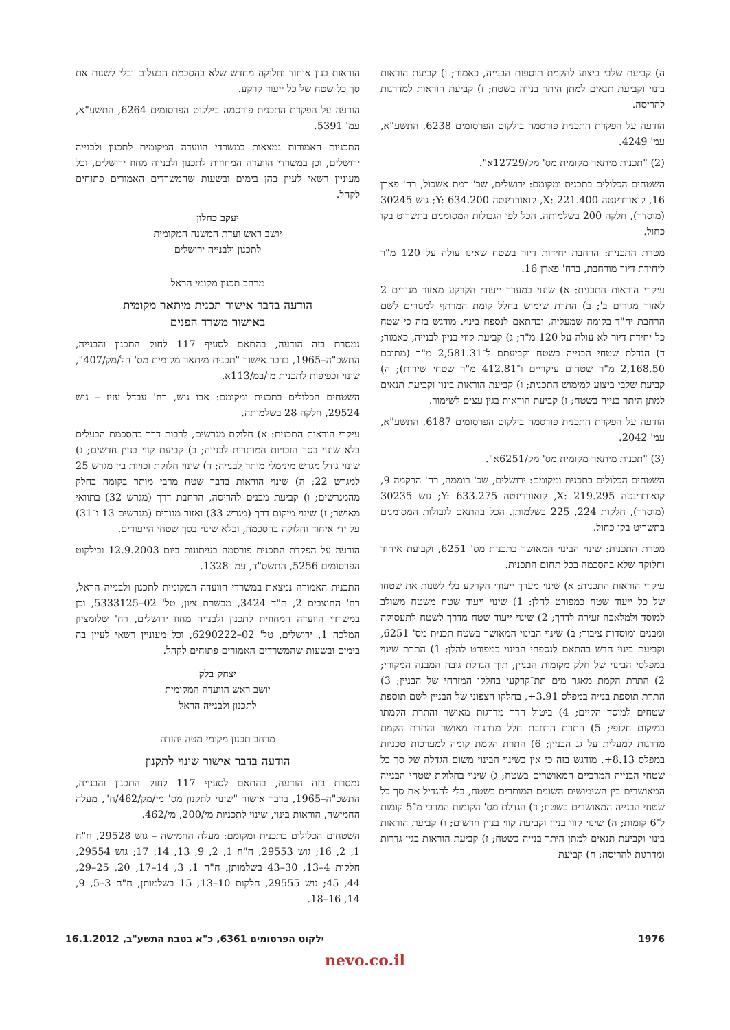ה) קביעת שלבי ביצוע להקמת תוספות הבנייה, כאמור; ו) קביעת הוראות בינוי וקביעת תנאים למתן היתר בנייה בשטח; ז) קביעת הוראות למדרגות להריסה.
הודעה על הפקדת התכנית פורסמה בילקוט הפרסומים 6238, התשע"א, עמ' 4249.
(2) "תכנית מיתאר מקומית מס' מק/12729א".
השטחים הכלולים בתכנית ומקומם: ירושלים, שכ' רמת אשכול, רח' פארן 16, קואורדינטה X: 221.400, קואורדינטה Y: 634.200; גוש 30245 (מוסדר), חלקה 200 בשלמותה. הכל לפי הגבולות המסומנים בתשריט בקו כחול.
מטרת התכנית: הרחבת יחידות דיור בשטח שאינו עולה על 120 מ"ר ליחידת דיור מורחבת, ברח' פארן 16.
עיקרי הוראות התכנית: א) שינוי במערך ייעודי הקרקע מאזור מגורים 2 לאזור מגורים ב'; ב) התרת שימוש בחלל קומת המרתף למגורים לשם הרחבת יח"ד בקומה שמעליה, ובהתאם לנספח בינוי. מודגש בזה כי שטח כל יחידת דיור לא עולה על 120 מ"ר; ג) קביעת קווי בניין לבנייה, כאמור; ד) הגדלת שטחי הבנייה בשטח וקביעתם ל־2,581.31 מ"ר (מתוכם 2,168.50 מ"ר שטחים עיקריים ו־412.81 מ"ר שטחי שירות); ה) קביעת שלבי ביצוע למימוש התכנית; ו) קביעת הוראות בינוי וקביעת תנאים למתן היתר בנייה בשטח; ז) קביעת הוראות בגין עצים לשימור.
הודעה על הפקדת התכנית פורסמה בילקוט הפרסומים 6187, התשע"א, עמ' 2042.
(3) "תכנית מיתאר מקומית מס' מק/6251א".
השטחים הכלולים בתכנית ומקומם: ירושלים, שכ' רוממה, רח' הרקמה 9, קואורדינטה X: 219.295, קואורדינטה Y: 633.275; גוש 30235 (מוסדר), חלקות 224, 225 בשלמותן. הכל בהתאם לגבולות המסומנים בתשריט בקו כחול.
מטרת התכנית: שינוי הבינוי המאושר בתכנית מס' 6251, וקביעת איחוד וחלוקה שלא בהסכמה בכל תחום התכנית.
עיקרי הוראות התכנית: א) שינוי מערך ייעודי הקרקע בלי לשנות את שטחו של כל ייעוד שטח כמפורט להלן: 1) שינוי ייעוד שטח משטח משולב למוסד ולמלאכה זעירה לדרך; 2) שינוי ייעוד שטח מדרך לשטח לתעסוקה ומבנים ומוסדות ציבור; ב) שינוי הבינוי המאושר בשטח תכנית מס' 6251, וקביעת בינוי חדש בהתאם לנספחי הבינוי כמפורט להלן: 1) התרת שינוי במפלסי הבינוי של חלק מקומות הבניין, תוך הגדלת גובה המבנה המקורי; 2) התרת הקמת מאגר מים תת־קרקעי בחלקו המזרחי של הבניין; 3) התרת תוספת בנייה במפלס 3.91+, בחלקו הצפוני של הבניין לשם תוספת שטחים למוסד הקיים; 4) ביטול חדר מדרגות מאושר והתרת הקמתו במיקום חלופי; 5) התרת הרחבת חלל מדרגות מאושר והתרת הקמת מדרגות למעלית על גג הבניין; 6) התרת הקמת קומה למערכות טכניות במפלס 8.13+. מודגש בזה כי אין בשינוי הבינוי משום הגדלה של סך כל שטחי הבנייה המרביים המאושרים בשטח; ג) שינוי בחלוקת שטחי הבנייה המאושרים בין השימושים השונים המותרים בשטח, בלי להגדיל את סך כל שטחי הבנייה המאושרים בשטח; ד) הגדלת מס' הקומות המרבי מ־5 קומות ל־6 קומות; ה) שינוי קווי בניין וקביעת קווי בניין חדשים; ו) קביעת הוראות בינוי וקביעת תנאים למתן היתר בנייה בשטח; ז) קביעת הוראות בגין גדרות ומדרגות להריסה; ח) קביעת
הוראות בגין איחוד וחלוקה מחדש שלא בהסכמת הבעלים ובלי לשנות את סך כל שטח של כל ייעוד קרקע.
הודעה על הפקדת התכנית פורסמה בילקוט הפרסומים 6264, התשע"א, עמ' 5391.
התכניות האמורות נמצאות במשרדי הוועדה המקומית לתכנון ולבנייה ירושלים, וכן במשרדי הוועדה המחוזית לתכנון ולבנייה מחוז ירושלים, וכל מעוניין רשאי לעיין בהן בימים ובשעות שהמשרדים האמורים פתוחים לקהל.
יעקב כחלון
יושב ראש ועדת המשנה המקומית
לתכנון ולבנייה ירושלים
מרחב תכנון מקומי הראל
הודעה בדבר אישור תכנית מיתאר מקומית
באישור משרד הפנים
נמסרת בזה הודעה, בהתאם לסעיף 117 לחוק התכנון והבנייה, התשכ"ה–1965, בדבר אישור "תכנית מיתאר מקומית מס' הל/מק/407", שינוי וכפיפות לתכנית מי/במ/113א.
השטחים הכלולים בתכנית ומקומם: אבו גוש, רח' עבדל עזיז – גוש 29524, חלקה 28 בשלמותה.
עיקרי הוראות התכנית: א) חלוקת מגרשים, לרבות דרך בהסכמת הבעלים בלא שינוי בסך הזכויות המותרות לבנייה; ב) קביעת קווי בניין חדשים; ג) שינוי גודל מגרש מינימלי מותר לבנייה; ד) שינוי חלוקת זכויות בין מגרש 25 למגרש 22; ה) שינוי הוראות בדבר שטח מרבי מותר בקומה בחלק מהמגרשים; ו) קביעת מבנים להריסה, הרחבת דרך (מגרש 32) בתוואי מאושר; ז) שינוי מיקום דרך (מגרש 33) ואזור מגורים (מגרשים 13 ו־31) על ידי איחוד וחלוקה בהסכמה, ובלא שינוי בסך שטחי הייעודים.
הודעה על הפקדת התכנית פורסמה בעיתונות ביום 12.9.2003 ובילקוט הפרסומים 5256, התשס"ד, עמ' 1328.
התכנית האמורה נמצאת במשרדי הוועדה המקומית לתכנון ולבנייה הראל, רח' החוצבים 2, ת"ד 3424, מבשרת ציון, טל' 02–5333125, וכן במשרדי הוועדה המחוזית לתכנון ולבנייה מחוז ירושלים, רח' שלומציון המלכה 1, ירושלים, טל' 02–6290222, וכל מעוניין רשאי לעיין בה בימים ובשעות שהמשרדים האמורים פתוחים לקהל.
יצחק בלק
יושב ראש הוועדה המקומית
לתכנון ולבנייה הראל
מרחב תכנון מקומי מטה יהודה
הודעה בדבר אישור שינוי לתקנון
נמסרת בזה הודעה, בהתאם לסעיף 117 לחוק התכנון והבנייה, התשכ"ה–1965, בדבר אישור "שינוי לתקנון מס' מי/מק/462/ח", מעלה החמישה, הוראות בינוי, שינוי לתכניות מי/200, מי/462.
השטחים הכלולים בתכנית ומקומם: מעלה החמישה – גוש 29528, ח"ח 1, 2, 16; גוש 29553, ח"ח 1, 2, 9, 13, 14, 17; גוש 29554, חלקות 4–13, 30–43 בשלמותן, ח"ח 1, 3, 14–17, 20, 25–29, 44, 45; גוש 29555, חלקות 10–13, 15 בשלמותן, ח"ח 3–5, 9, 14, 16–18.
1976 ילקוט הפרסומים 6361, כ"א בטבת התשע"ב, 16.1.2012
nevo.co.il